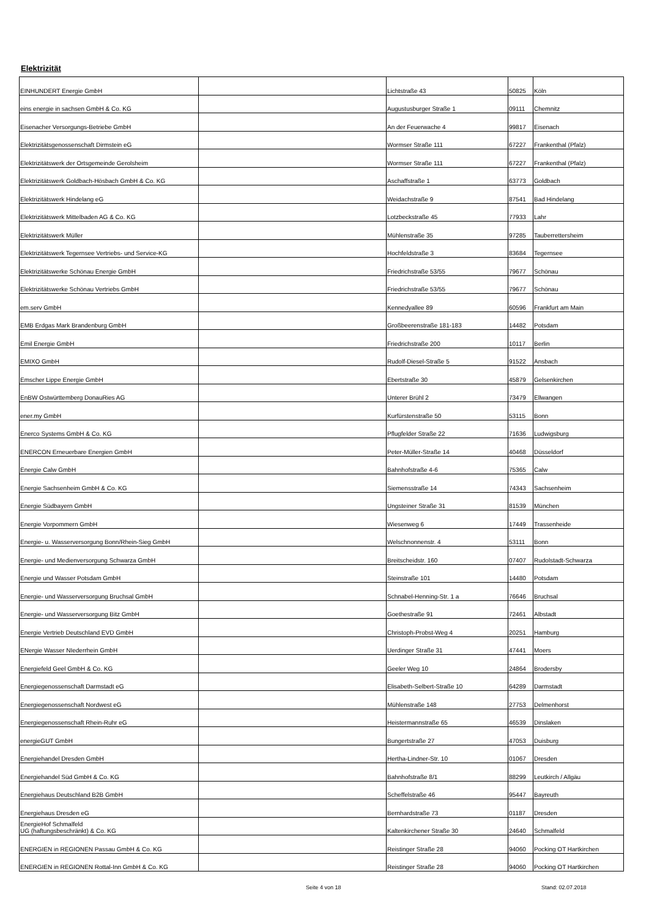Elektrizität
| EINHUNDERT Energie GmbH | | Lichtstraße 43 | 50825 | Köln |
| eins energie in sachsen GmbH & Co. KG | | Augustusburger Straße 1 | 09111 | Chemnitz |
| Eisenacher Versorgungs-Betriebe GmbH | | An der Feuerwache 4 | 99817 | Eisenach |
| Elektrizitätsgenossenschaft Dirmstein eG | | Wormser Straße 111 | 67227 | Frankenthal (Pfalz) |
| Elektrizitätswerk der Ortsgemeinde Gerolsheim | | Wormser Straße 111 | 67227 | Frankenthal (Pfalz) |
| Elektrizitätswerk Goldbach-Hösbach GmbH & Co. KG | | Aschaffstraße 1 | 63773 | Goldbach |
| Elektrizitätswerk Hindelang eG | | Weidachstraße 9 | 87541 | Bad Hindelang |
| Elektrizitätswerk Mittelbaden AG & Co. KG | | Lotzbeckstraße 45 | 77933 | Lahr |
| Elektrizitätswerk Müller | | Mühlenstraße 35 | 97285 | Tauberrettersheim |
| Elektrizitätswerk Tegernsee Vertriebs- und Service-KG | | Hochfeldstraße 3 | 83684 | Tegernsee |
| Elektrizitätswerke Schönau Energie GmbH | | Friedrichstraße 53/55 | 79677 | Schönau |
| Elektrizitätswerke Schönau Vertriebs GmbH | | Friedrichstraße 53/55 | 79677 | Schönau |
| em.serv GmbH | | Kennedyallee 89 | 60596 | Frankfurt am Main |
| EMB Erdgas Mark Brandenburg GmbH | | Großbeerenstraße 181-183 | 14482 | Potsdam |
| Emil Energie GmbH | | Friedrichstraße 200 | 10117 | Berlin |
| EMIXO GmbH | | Rudolf-Diesel-Straße 5 | 91522 | Ansbach |
| Emscher Lippe Energie GmbH | | Ebertstraße 30 | 45879 | Gelsenkirchen |
| EnBW Ostwürttemberg DonauRies AG | | Unterer Brühl 2 | 73479 | Ellwangen |
| ener.my GmbH | | Kurfürstenstraße 50 | 53115 | Bonn |
| Enerco Systems GmbH & Co. KG | | Pflugfelder Straße 22 | 71636 | Ludwigsburg |
| ENERCON Erneuerbare Energien GmbH | | Peter-Müller-Straße 14 | 40468 | Düsseldorf |
| Energie Calw GmbH | | Bahnhofstraße 4-6 | 75365 | Calw |
| Energie Sachsenheim GmbH & Co. KG | | Siemensstraße 14 | 74343 | Sachsenheim |
| Energie Südbayern GmbH | | Ungsteiner Straße 31 | 81539 | München |
| Energie Vorpommern GmbH | | Wiesenweg 6 | 17449 | Trassenheide |
| Energie- u. Wasserversorgung Bonn/Rhein-Sieg GmbH | | Welschnonnenstr. 4 | 53111 | Bonn |
| Energie- und Medienversorgung Schwarza GmbH | | Breitscheidstr. 160 | 07407 | Rudolstadt-Schwarza |
| Energie und Wasser Potsdam GmbH | | Steinstraße 101 | 14480 | Potsdam |
| Energie- und Wasserversorgung Bruchsal GmbH | | Schnabel-Henning-Str. 1 a | 76646 | Bruchsal |
| Energie- und Wasserversorgung Bitz GmbH | | Goethestraße 91 | 72461 | Albstadt |
| Energie Vertrieb Deutschland EVD GmbH | | Christoph-Probst-Weg 4 | 20251 | Hamburg |
| ENergie Wasser NIederrhein GmbH | | Uerdinger Straße 31 | 47441 | Moers |
| Energiefeld Geel GmbH & Co. KG | | Geeler Weg 10 | 24864 | Brodersby |
| Energiegenossenschaft Darmstadt eG | | Elisabeth-Selbert-Straße 10 | 64289 | Darmstadt |
| Energiegenossenschaft Nordwest eG | | Mühlenstraße 148 | 27753 | Delmenhorst |
| Energiegenossenschaft Rhein-Ruhr eG | | Heistermannstraße 65 | 46539 | Dinslaken |
| energieGUT GmbH | | Bungertstraße 27 | 47053 | Duisburg |
| Energiehandel Dresden GmbH | | Hertha-Lindner-Str. 10 | 01067 | Dresden |
| Energiehandel Süd GmbH & Co. KG | | Bahnhofstraße 8/1 | 88299 | Leutkirch / Allgäu |
| Energiehaus Deutschland B2B GmbH | | Scheffelstraße 46 | 95447 | Bayreuth |
| Energiehaus Dresden eG | | Bernhardstraße 73 | 01187 | Dresden |
| EnergieHof Schmalfeld UG (haftungsbeschränkt) & Co. KG | | Kaltenkirchener Straße 30 | 24640 | Schmalfeld |
| ENERGIEN in REGIONEN Passau GmbH & Co. KG | | Reistinger Straße 28 | 94060 | Pocking OT Hartkirchen |
| ENERGIEN in REGIONEN Rottal-Inn GmbH & Co. KG | | Reistinger Straße 28 | 94060 | Pocking OT Hartkirchen |
Seite 4 von 18 Stand: 02.07.2018